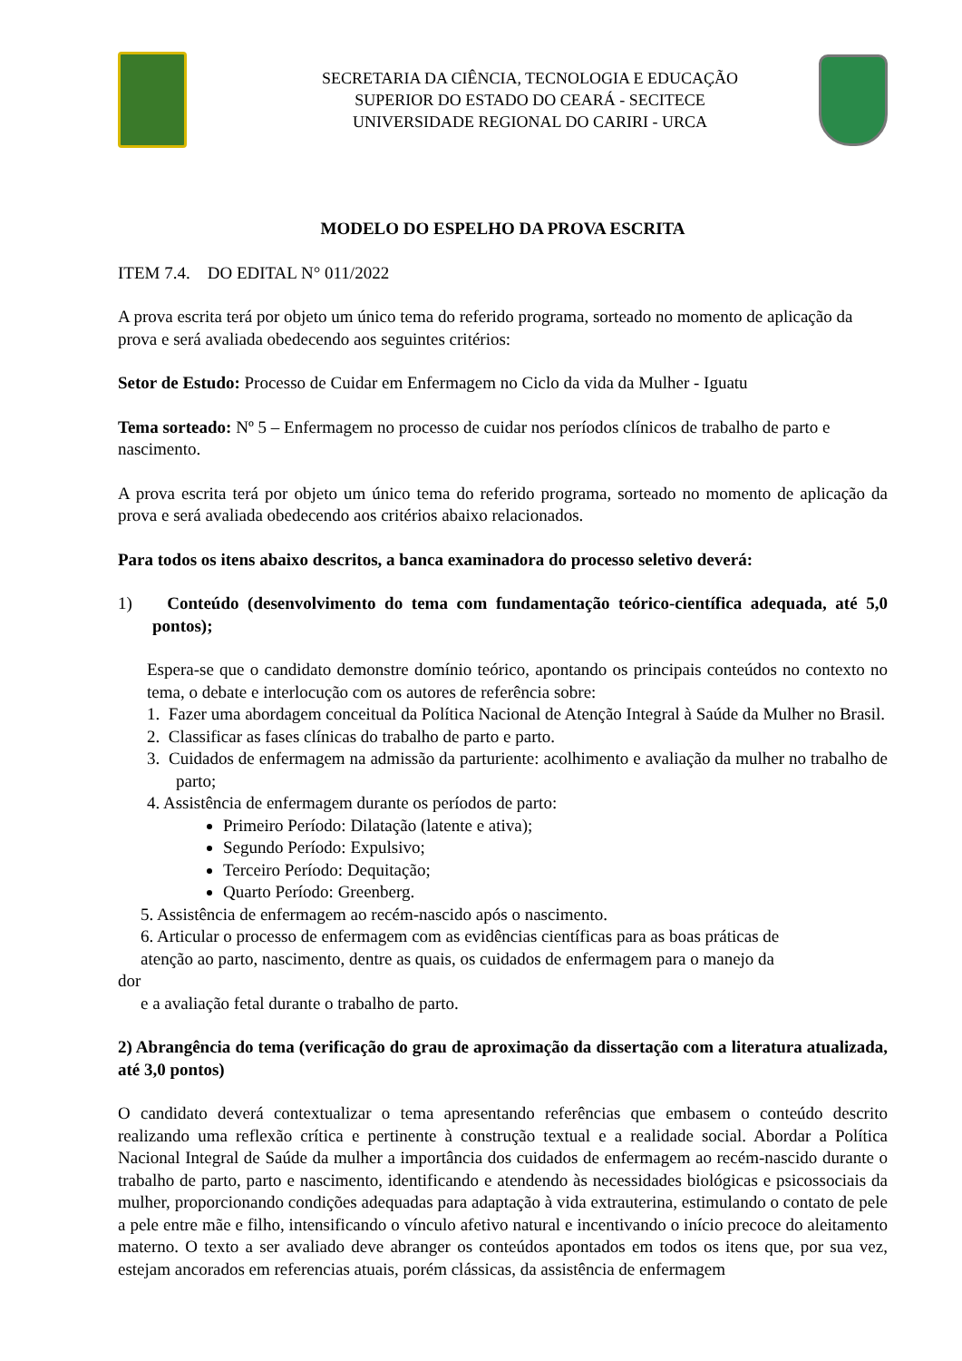SECRETARIA DA CIÊNCIA, TECNOLOGIA E EDUCAÇÃO
SUPERIOR DO ESTADO DO CEARÁ - SECITECE
UNIVERSIDADE REGIONAL DO CARIRI - URCA
MODELO DO ESPELHO DA PROVA ESCRITA
ITEM 7.4. DO EDITAL N° 011/2022
A prova escrita terá por objeto um único tema do referido programa, sorteado no momento de aplicação da prova e será avaliada obedecendo aos seguintes critérios:
Setor de Estudo: Processo de Cuidar em Enfermagem no Ciclo da vida da Mulher - Iguatu
Tema sorteado: Nº 5 – Enfermagem no processo de cuidar nos períodos clínicos de trabalho de parto e nascimento.
A prova escrita terá por objeto um único tema do referido programa, sorteado no momento de aplicação da prova e será avaliada obedecendo aos critérios abaixo relacionados.
Para todos os itens abaixo descritos, a banca examinadora do processo seletivo deverá:
1) Conteúdo (desenvolvimento do tema com fundamentação teórico-científica adequada, até 5,0 pontos);
Espera-se que o candidato demonstre domínio teórico, apontando os principais conteúdos no contexto no tema, o debate e interlocução com os autores de referência sobre:
1. Fazer uma abordagem conceitual da Política Nacional de Atenção Integral à Saúde da Mulher no Brasil.
2. Classificar as fases clínicas do trabalho de parto e parto.
3. Cuidados de enfermagem na admissão da parturiente: acolhimento e avaliação da mulher no trabalho de parto;
4. Assistência de enfermagem durante os períodos de parto:
Primeiro Período: Dilatação (latente e ativa);
Segundo Período: Expulsivo;
Terceiro Período: Dequitação;
Quarto Período: Greenberg.
5. Assistência de enfermagem ao recém-nascido após o nascimento.
6. Articular o processo de enfermagem com as evidências científicas para as boas práticas de
atenção ao parto, nascimento, dentre as quais, os cuidados de enfermagem para o manejo da
dor
e a avaliação fetal durante o trabalho de parto.
2) Abrangência do tema (verificação do grau de aproximação da dissertação com a literatura atualizada, até 3,0 pontos)
O candidato deverá contextualizar o tema apresentando referências que embasem o conteúdo descrito realizando uma reflexão crítica e pertinente à construção textual e a realidade social. Abordar a Política Nacional Integral de Saúde da mulher a importância dos cuidados de enfermagem ao recém-nascido durante o trabalho de parto, parto e nascimento, identificando e atendendo às necessidades biológicas e psicossociais da mulher, proporcionando condições adequadas para adaptação à vida extrauterina, estimulando o contato de pele a pele entre mãe e filho, intensificando o vínculo afetivo natural e incentivando o início precoce do aleitamento materno. O texto a ser avaliado deve abranger os conteúdos apontados em todos os itens que, por sua vez, estejam ancorados em referencias atuais, porém clássicas, da assistência de enfermagem